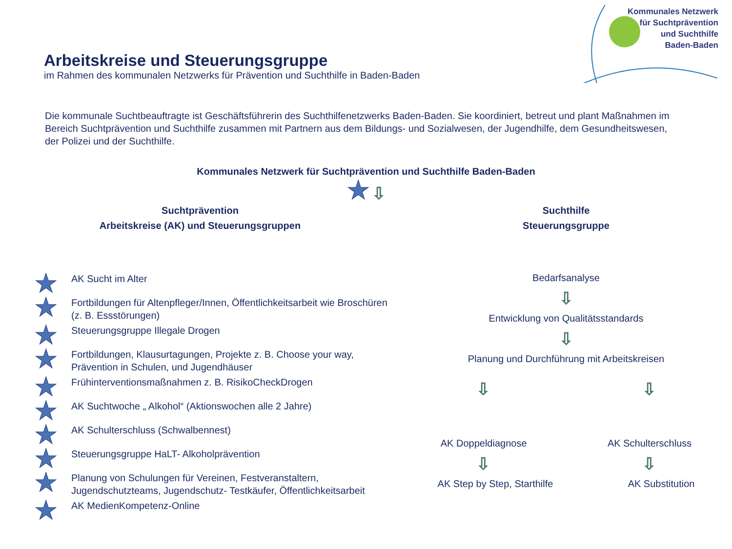Kommunales Netzwerk
für Suchtprävention
und Suchthilfe
Baden-Baden
Arbeitskreise und Steuerungsgruppe
im Rahmen des kommunalen Netzwerks für Prävention und Suchthilfe in Baden-Baden
Die kommunale Suchtbeauftragte ist Geschäftsführerin des Suchthilfenetzwerks Baden-Baden. Sie koordiniert, betreut und plant Maßnahmen im Bereich Suchtprävention und Suchthilfe zusammen mit Partnern aus dem Bildungs- und Sozialwesen, der Jugendhilfe, dem Gesundheitswesen, der Polizei und der Suchthilfe.
Kommunales Netzwerk für Suchtprävention und Suchthilfe Baden-Baden
★ ⇩
Suchtprävention
Arbeitskreise (AK) und Steuerungsgruppen
★ AK Sucht im Alter
★ Fortbildungen für Altenpfleger/Innen, Öffentlichkeitsarbeit wie Broschüren (z. B. Essstörungen)
★ Steuerungsgruppe Illegale Drogen
★ Fortbildungen, Klausurtagungen, Projekte z. B. Choose your way, Prävention in Schulen, und Jugendhäuser
★ Frühinterventionsmaßnahmen z. B. RisikoCheckDrogen
★ AK Suchtwoche „ Alkohol“ (Aktionswochen alle 2 Jahre)
★ AK Schulterschluss (Schwalbennest)
★ Steuerungsgruppe HaLT- Alkoholprävention
★ Planung von Schulungen für Vereinen, Festveranstaltern, Jugendschutzteams, Jugendschutz- Testkäufer, Öffentlichkeitsarbeit
★ AK MedienKompetenz-Online
Suchthilfe
Steuerungsgruppe
Bedarfsanalyse
⇩
Entwicklung von Qualitätsstandards
⇩
Planung und Durchführung mit Arbeitskreisen
⇩ ⇩
AK Doppeldiagnose AK Schulterschluss
⇩ ⇩
AK Step by Step, Starthilfe AK Substitution